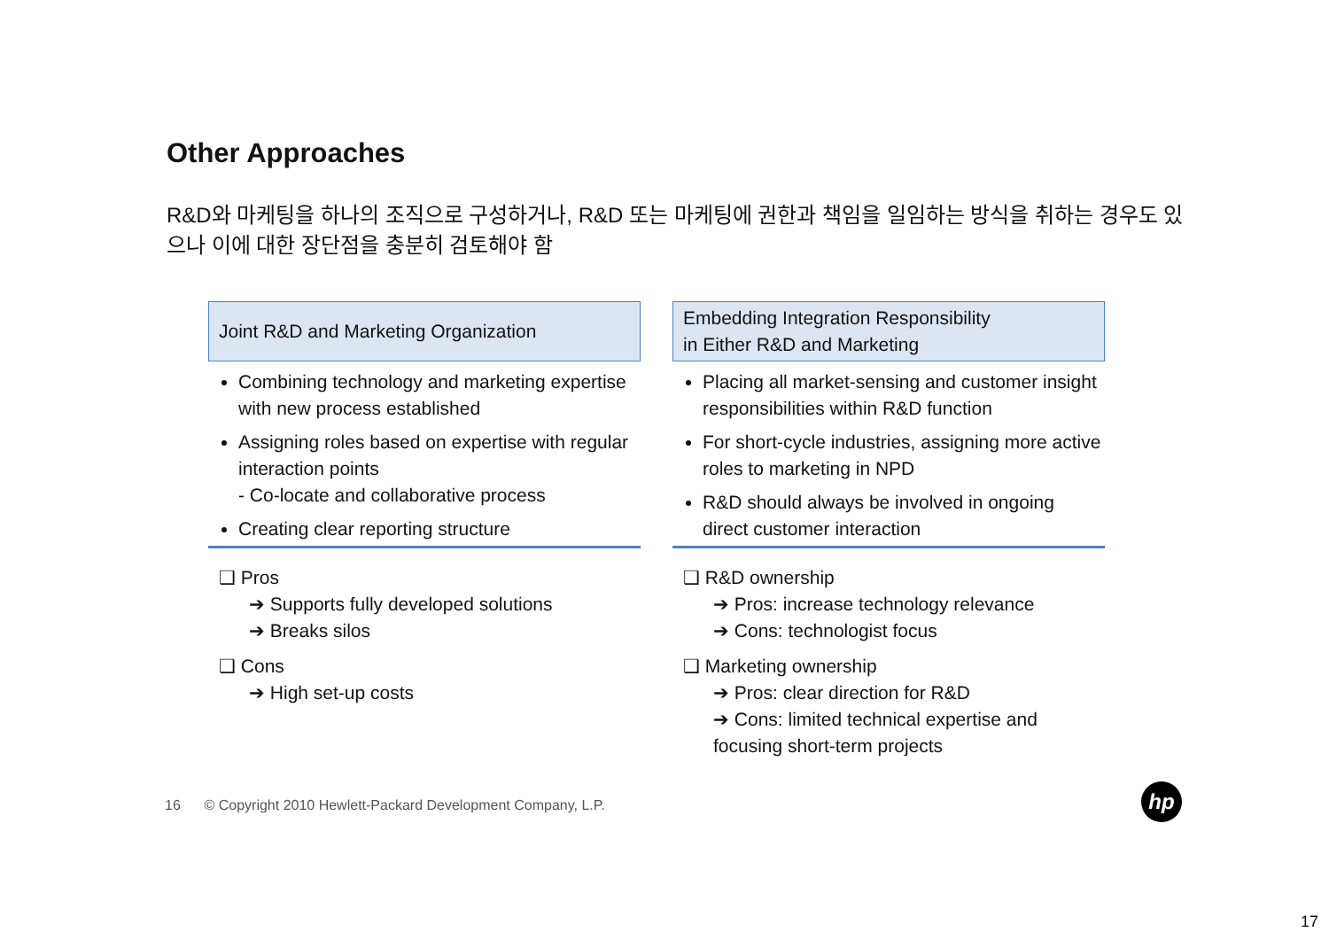Other Approaches
R&D와 마케팅을 하나의 조직으로 구성하거나, R&D 또는 마케팅에 권한과 책임을 일임하는 방식을 취하는 경우도 있으나 이에 대한 장단점을 충분히 검토해야 함
Joint R&D and Marketing Organization
Combining technology and marketing expertise with new process established
Assigning roles based on expertise with regular interaction points
- Co-locate and collaborative process
Creating clear reporting structure
❑ Pros
➔ Supports fully developed solutions
➔ Breaks silos
❑ Cons
➔ High set-up costs
Embedding Integration Responsibility
in Either R&D and Marketing
Placing all market-sensing and customer insight responsibilities within R&D function
For short-cycle industries, assigning more active roles to marketing in NPD
R&D should always be involved in ongoing direct customer interaction
❑ R&D ownership
➔ Pros: increase technology relevance
➔ Cons: technologist focus
❑ Marketing ownership
➔ Pros: clear direction for R&D
➔ Cons: limited technical expertise and focusing short-term projects
16 © Copyright 2010 Hewlett-Packard Development Company, L.P.
hp
17